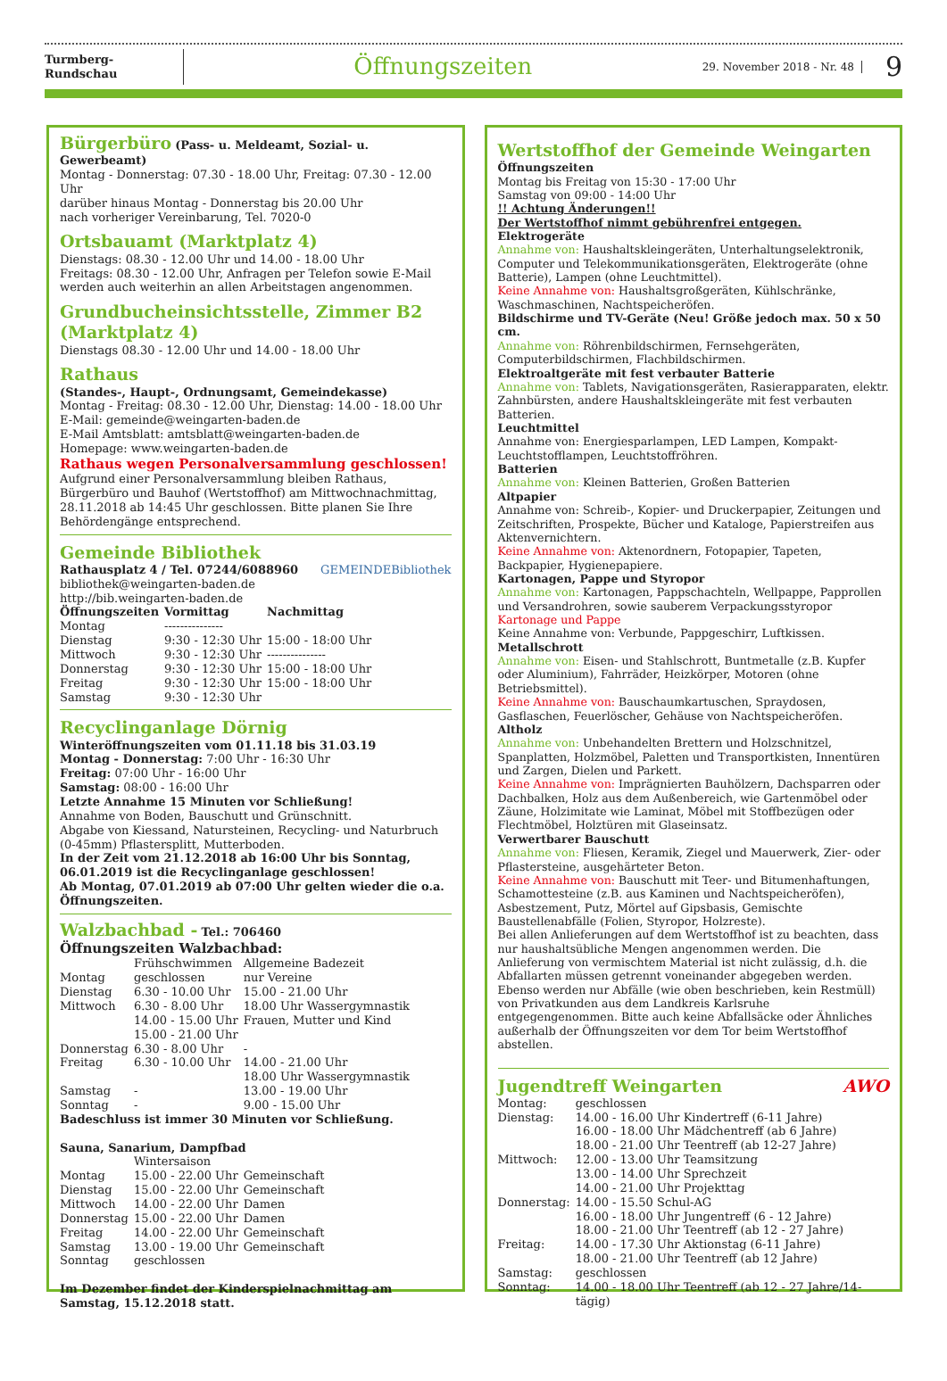Turmberg-Rundschau
Öffnungszeiten
29. November 2018 - Nr. 48
9
Bürgerbüro (Pass- u. Meldeamt, Sozial- u. Gewerbeamt)
Montag - Donnerstag: 07.30 - 18.00 Uhr, Freitag: 07.30 - 12.00 Uhr
darüber hinaus Montag - Donnerstag bis 20.00 Uhr
nach vorheriger Vereinbarung, Tel. 7020-0
Ortsbauamt (Marktplatz 4)
Dienstags: 08.30 - 12.00 Uhr und 14.00 - 18.00 Uhr
Freitags: 08.30 - 12.00 Uhr, Anfragen per Telefon sowie E-Mail werden auch weiterhin an allen Arbeitstagen angenommen.
Grundbucheinsichtsstelle, Zimmer B2 (Marktplatz 4)
Dienstags 08.30 - 12.00 Uhr und 14.00 - 18.00 Uhr
Rathaus
(Standes-, Haupt-, Ordnungsamt, Gemeindekasse)
Montag - Freitag: 08.30 - 12.00 Uhr, Dienstag: 14.00 - 18.00 Uhr
E-Mail: gemeinde@weingarten-baden.de
E-Mail Amtsblatt: amtsblatt@weingarten-baden.de
Homepage: www.weingarten-baden.de
Rathaus wegen Personalversammlung geschlossen!
Aufgrund einer Personalversammlung bleiben Rathaus, Bürgerbüro und Bauhof (Wertstoffhof) am Mittwochnachmittag, 28.11.2018 ab 14:45 Uhr geschlossen. Bitte planen Sie Ihre Behördengänge entsprechend.
Gemeinde Bibliothek
Rathausplatz 4 / Tel. 07244/6088960 GEMEINDEBibliothek
bibliothek@weingarten-baden.de
http://bib.weingarten-baden.de
| Öffnungszeiten | Vormittag | Nachmittag |
| --- | --- | --- |
| Montag | --------------- | |
| Dienstag | 9:30 - 12:30 Uhr | 15:00 - 18:00 Uhr |
| Mittwoch | 9:30 - 12:30 Uhr | --------------- |
| Donnerstag | 9:30 - 12:30 Uhr | 15:00 - 18:00 Uhr |
| Freitag | 9:30 - 12:30 Uhr | 15:00 - 18:00 Uhr |
| Samstag | 9:30 - 12:30 Uhr | |
Recyclinganlage Dörnig
Winteröffnungszeiten vom 01.11.18 bis 31.03.19
Montag - Donnerstag: 7:00 Uhr - 16:30 Uhr
Freitag: 07:00 Uhr - 16:00 Uhr
Samstag: 08:00 - 16:00 Uhr
Letzte Annahme 15 Minuten vor Schließung!
Annahme von Boden, Bauschutt und Grünschnitt.
Abgabe von Kiessand, Natursteinen, Recycling- und Naturbruch (0-45mm) Pflastersplitt, Mutterboden.
In der Zeit vom 21.12.2018 ab 16:00 Uhr bis Sonntag, 06.01.2019 ist die Recyclinganlage geschlossen!
Ab Montag, 07.01.2019 ab 07:00 Uhr gelten wieder die o.a. Öffnungszeiten.
Walzbachbad - Tel.: 706460
Öffnungszeiten Walzbachbad:
| | Frühschwimmen | Allgemeine Badezeit |
| Montag | geschlossen | nur Vereine |
| Dienstag | 6.30 - 10.00 Uhr | 15.00 - 21.00 Uhr |
| Mittwoch | 6.30 - 8.00 Uhr 14.00 - 15.00 Uhr 15.00 - 21.00 Uhr | 18.00 Uhr Wassergymnastik Frauen, Mutter und Kind |
| Donnerstag | 6.30 - 8.00 Uhr | - |
| Freitag | 6.30 - 10.00 Uhr | 14.00 - 21.00 Uhr 18.00 Uhr Wassergymnastik |
| Samstag | - | 13.00 - 19.00 Uhr |
| Sonntag | - | 9.00 - 15.00 Uhr |
Badeschluss ist immer 30 Minuten vor Schließung.
Sauna, Sanarium, Dampfbad
| | Wintersaison | |
| Montag | 15.00 - 22.00 Uhr | Gemeinschaft |
| Dienstag | 15.00 - 22.00 Uhr | Gemeinschaft |
| Mittwoch | 14.00 - 22.00 Uhr | Damen |
| Donnerstag | 15.00 - 22.00 Uhr | Damen |
| Freitag | 14.00 - 22.00 Uhr | Gemeinschaft |
| Samstag | 13.00 - 19.00 Uhr | Gemeinschaft |
| Sonntag | geschlossen | |
Im Dezember findet der Kinderspielnachmittag am Samstag, 15.12.2018 statt.
Wertstoffhof der Gemeinde Weingarten
Öffnungszeiten
Montag bis Freitag von 15:30 - 17:00 Uhr
Samstag von 09:00 - 14:00 Uhr
!! Achtung Änderungen!!
Der Wertstoffhof nimmt gebührenfrei entgegen.
Elektrogeräte
Annahme von: Haushaltskleingeräten, Unterhaltungselektronik, Computer und Telekommunikationsgeräten, Elektrogeräte (ohne Batterie), Lampen (ohne Leuchtmittel).
Keine Annahme von: Haushaltsgroßgeräten, Kühlschränke, Waschmaschinen, Nachtspeicheröfen.
Bildschirme und TV-Geräte (Neu! Größe jedoch max. 50 x 50 cm.
Annahme von: Röhrenbildschirmen, Fernsehgeräten, Computerbildschirmen, Flachbildschirmen.
Elektroaltgeräte mit fest verbauter Batterie
Annahme von: Tablets, Navigationsgeräten, Rasierapparaten, elektr. Zahnbürsten, andere Haushaltskleingeräte mit fest verbauten Batterien.
Leuchtmittel
Annahme von: Energiesparlampen, LED Lampen, Kompakt-Leuchtstofflampen, Leuchtstoffröhren.
Batterien
Annahme von: Kleinen Batterien, Großen Batterien
Altpapier
Annahme von: Schreib-, Kopier- und Druckerpapier, Zeitungen und Zeitschriften, Prospekte, Bücher und Kataloge, Papierstreifen aus Aktenvernichtern.
Keine Annahme von: Aktenordnern, Fotopapier, Tapeten, Backpapier, Hygienepapiere.
Kartonagen, Pappe und Styropor
Annahme von: Kartonagen, Pappschachteln, Wellpappe, Papprollen und Versandrohren, sowie sauberem Verpackungsstyropor
Kartonage und Pappe
Keine Annahme von: Verbunde, Pappgeschirr, Luftkissen.
Metallschrott
Annahme von: Eisen- und Stahlschrott, Buntmetalle (z.B. Kupfer oder Aluminium), Fahrräder, Heizkörper, Motoren (ohne Betriebsmittel).
Keine Annahme von: Bauschaumkartuschen, Spraydosen, Gasflaschen, Feuerlöscher, Gehäuse von Nachtspeicheröfen.
Altholz
Annahme von: Unbehandelten Brettern und Holzschnitzel, Spanplatten, Holzmöbel, Paletten und Transportkisten, Innentüren und Zargen, Dielen und Parkett.
Keine Annahme von: Imprägnierten Bauhölzern, Dachsparren oder Dachbalken, Holz aus dem Außenbereich, wie Gartenmöbel oder Zäune, Holzimitate wie Laminat, Möbel mit Stoffbezügen oder Flechtmöbel, Holztüren mit Glaseinsatz.
Verwertbarer Bauschutt
Annahme von: Fliesen, Keramik, Ziegel und Mauerwerk, Zier- oder Pflastersteine, ausgehärteter Beton.
Keine Annahme von: Bauschutt mit Teer- und Bitumenhaftungen, Schamottesteine (z.B. aus Kaminen und Nachtspeicheröfen), Asbestzement, Putz, Mörtel auf Gipsbasis, Gemischte Baustellenabfälle (Folien, Styropor, Holzreste).
Bei allen Anlieferungen auf dem Wertstoffhof ist zu beachten, dass nur haushaltsübliche Mengen angenommen werden. Die Anlieferung von vermischtem Material ist nicht zulässig, d.h. die Abfallarten müssen getrennt voneinander abgegeben werden. Ebenso werden nur Abfälle (wie oben beschrieben, kein Restmüll) von Privatkunden aus dem Landkreis Karlsruhe entgegengenommen. Bitte auch keine Abfallsäcke oder Ähnliches außerhalb der Öffnungszeiten vor dem Tor beim Wertstoffhof abstellen.
Jugendtreff Weingarten AWO
| Montag: | geschlossen |
| Dienstag: | 14.00 - 16.00 Uhr Kindertreff (6-11 Jahre) 16.00 - 18.00 Uhr Mädchentreff (ab 6 Jahre) 18.00 - 21.00 Uhr Teentreff (ab 12-27 Jahre) |
| Mittwoch: | 12.00 - 13.00 Uhr Teamsitzung 13.00 - 14.00 Uhr Sprechzeit 14.00 - 21.00 Uhr Projekttag |
| Donnerstag: | 14.00 - 15.50 Schul-AG 16.00 - 18.00 Uhr Jungentreff (6 - 12 Jahre) 18.00 - 21.00 Uhr Teentreff (ab 12 - 27 Jahre) |
| Freitag: | 14.00 - 17.30 Uhr Aktionstag (6-11 Jahre) 18.00 - 21.00 Uhr Teentreff (ab 12 Jahre) |
| Samstag: | geschlossen |
| Sonntag: | 14.00 - 18.00 Uhr Teentreff (ab 12 - 27 Jahre/14-tägig) |